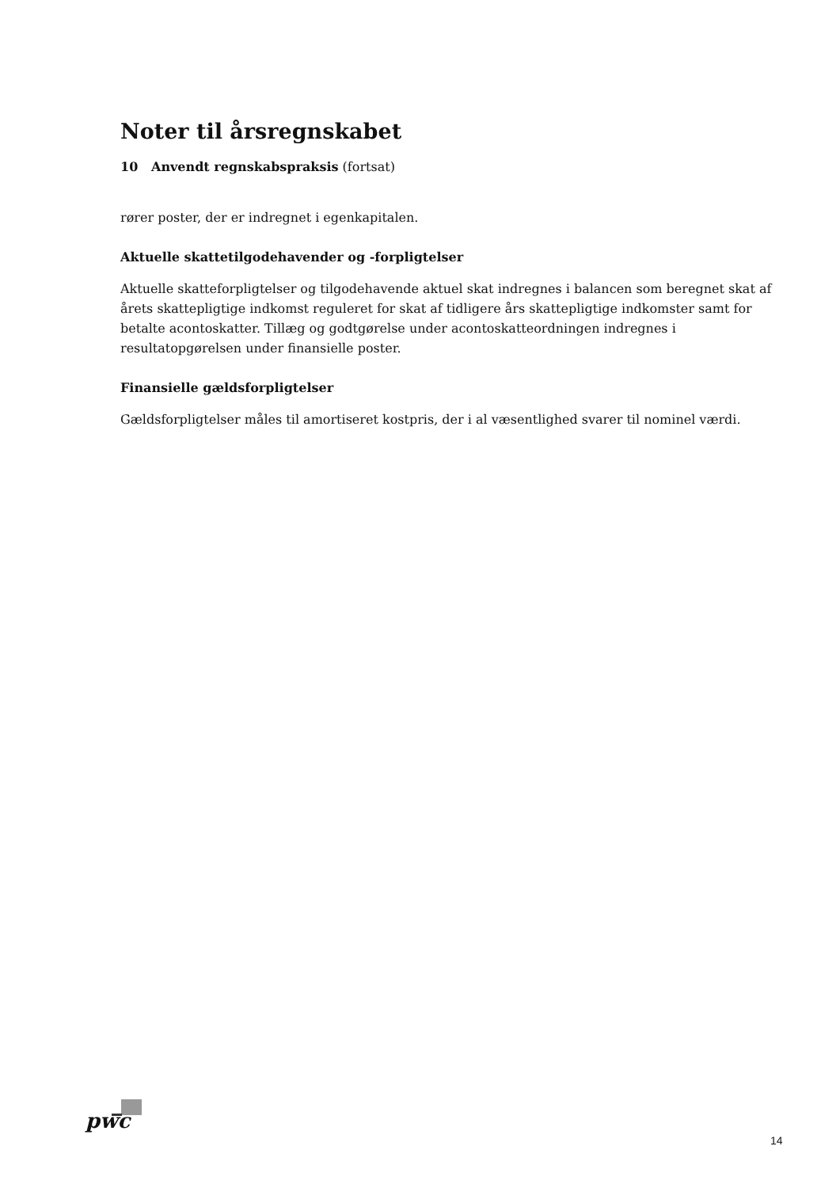Noter til årsregnskabet
10 Anvendt regnskabspraksis (fortsat)
rører poster, der er indregnet i egenkapitalen.
Aktuelle skattetilgodehavender og -forpligtelser
Aktuelle skatteforpligtelser og tilgodehavende aktuel skat indregnes i balancen som beregnet skat af årets skattepligtige indkomst reguleret for skat af tidligere års skattepligtige indkomster samt for betalte aconto­skatter. Tillæg og godtgørelse under acontoskatteordningen indregnes i resultatopgørelsen under finansiel­le poster.
Finansielle gældsforpligtelser
Gældsforpligtelser måles til amortiseret kostpris, der i al væsentlighed svarer til nominel værdi.
pwc
14